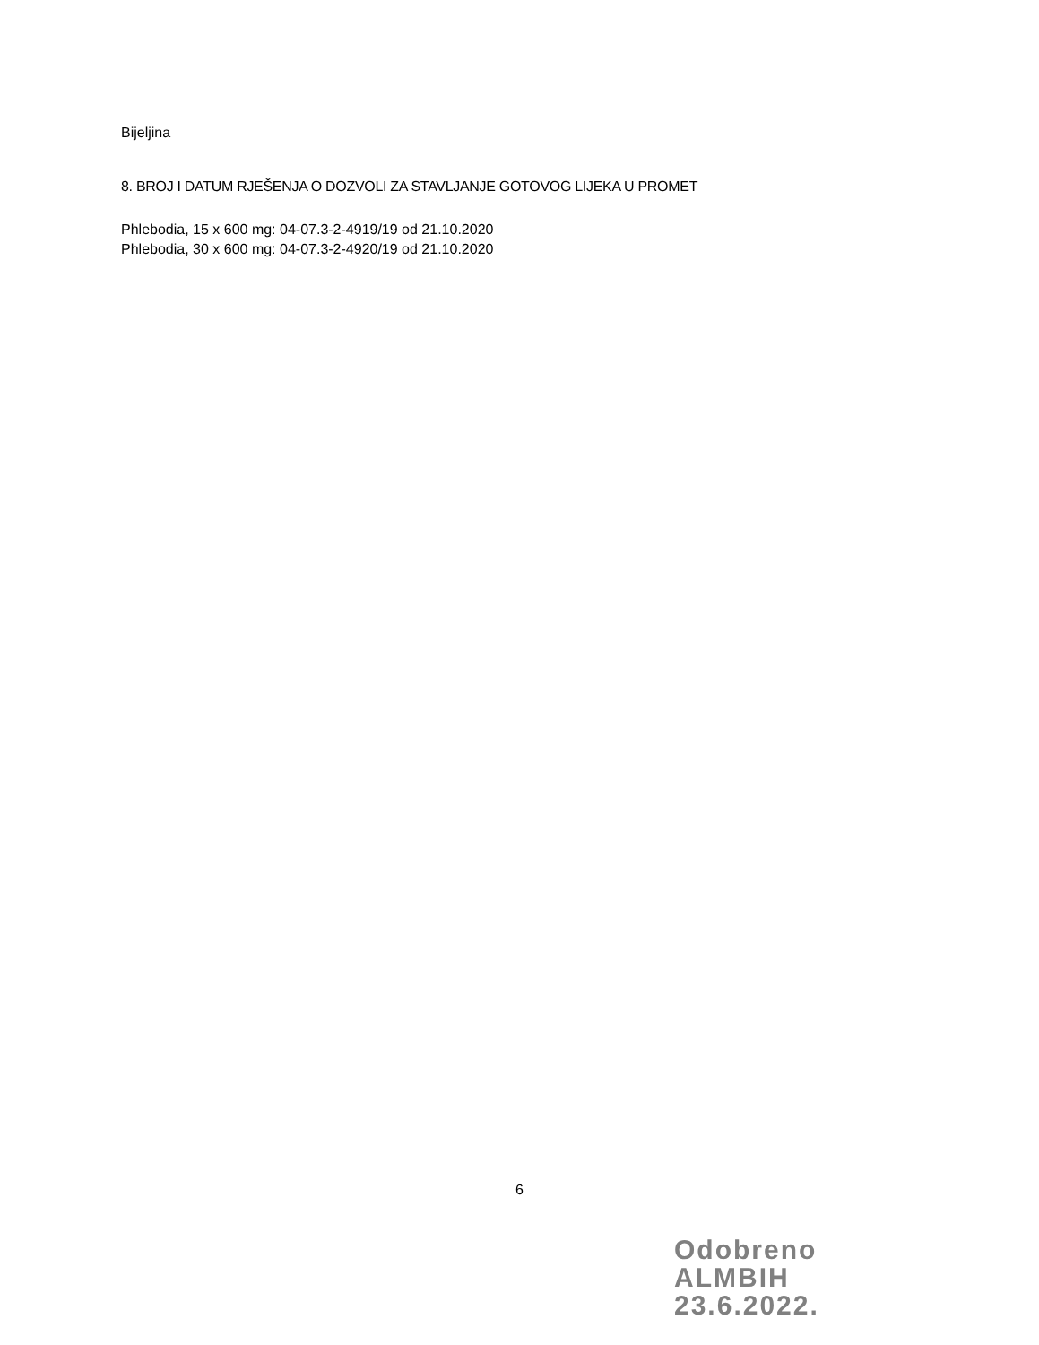Bijeljina
8. BROJ I DATUM RJEŠENJA O DOZVOLI ZA STAVLJANJE GOTOVOG LIJEKA U PROMET
Phlebodia, 15 x 600 mg: 04-07.3-2-4919/19 od 21.10.2020
Phlebodia, 30 x 600 mg: 04-07.3-2-4920/19 od 21.10.2020
6
Odobreno
ALMBIH
23.6.2022.